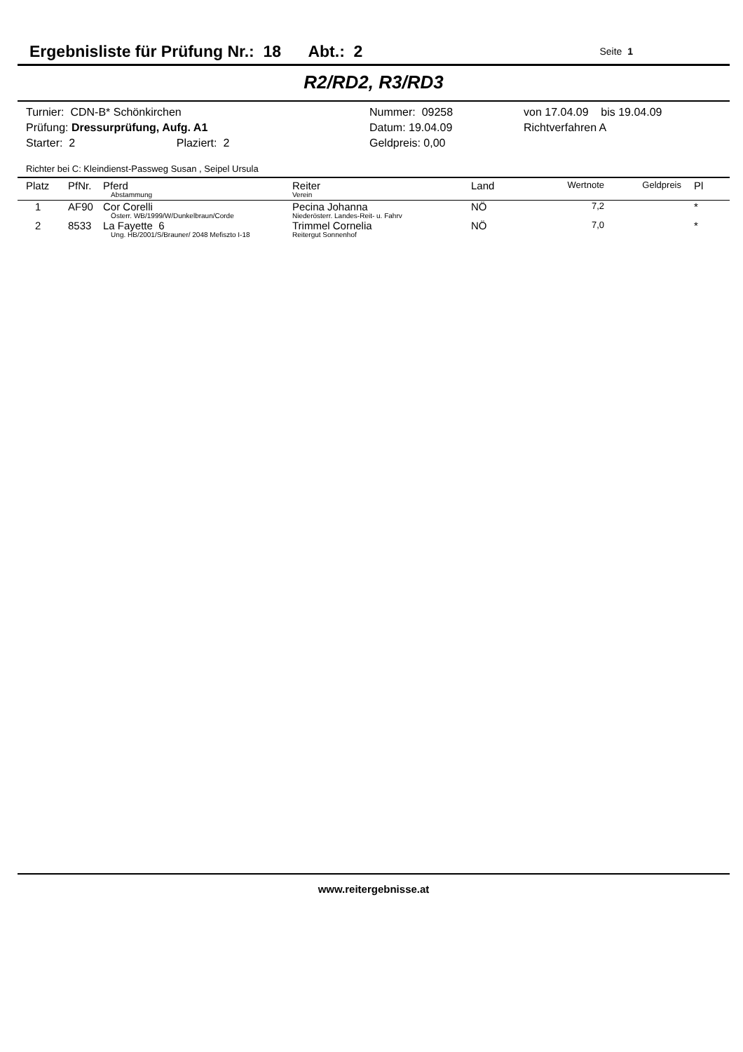Ergebnisliste für Prüfung Nr.: 18 Abt.: 2 Seite 1
R2/RD2, R3/RD3
Turnier: CDN-B* Schönkirchen
Nummer: 09258
von 17.04.09 bis 19.04.09
Prüfung: Dressurprüfung, Aufg. A1
Datum: 19.04.09
Richtverfahren A
Starter: 2 Plaziert: 2
Geldpreis: 0,00
Richter bei C: Kleindienst-Passweg Susan , Seipel Ursula
| Platz | PfNr. | Pferd Abstammung | Reiter Verein | Land | Wertnote | Geldpreis | Pl |
| --- | --- | --- | --- | --- | --- | --- | --- |
| 1 | AF90 | Cor Corelli Österr. WB/1999/W/Dunkelbraun/Corde | Pecina Johanna Niederösterr. Landes-Reit- u. Fahrv | NÖ | 7,2 | | * |
| 2 | 8533 | La Fayette 6 Ung. HB/2001/S/Brauner/ 2048 Mefiszto I-18 | Trimmel Cornelia Reitergut Sonnenhof | NÖ | 7,0 | | * |
www.reitergebnisse.at